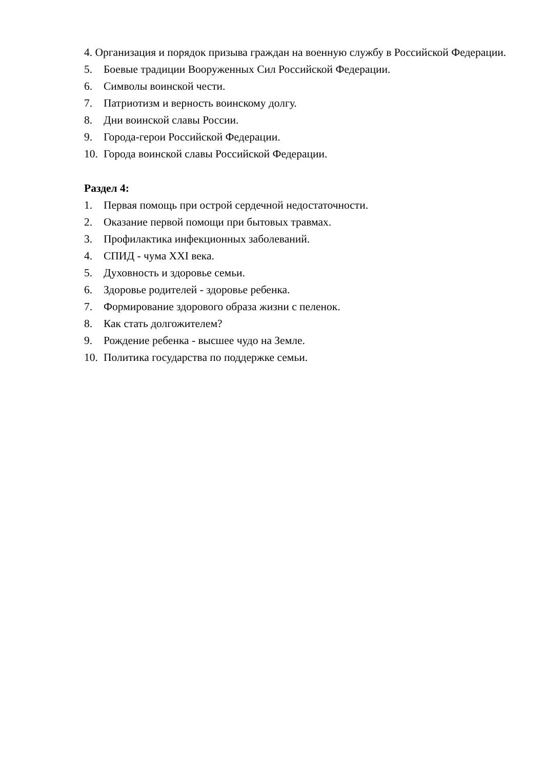4. Организация и порядок призыва граждан на военную службу в Российской Федерации.
5. Боевые традиции Вооруженных Сил Российской Федерации.
6. Символы воинской чести.
7. Патриотизм и верность воинскому долгу.
8. Дни воинской славы России.
9. Города-герои Российской Федерации.
10. Города воинской славы Российской Федерации.
Раздел 4:
1. Первая помощь при острой сердечной недостаточности.
2. Оказание первой помощи при бытовых травмах.
3. Профилактика инфекционных заболеваний.
4. СПИД - чума XXI века.
5. Духовность и здоровье семьи.
6. Здоровье родителей - здоровье ребенка.
7. Формирование здорового образа жизни с пеленок.
8. Как стать долгожителем?
9. Рождение ребенка - высшее чудо на Земле.
10. Политика государства по поддержке семьи.